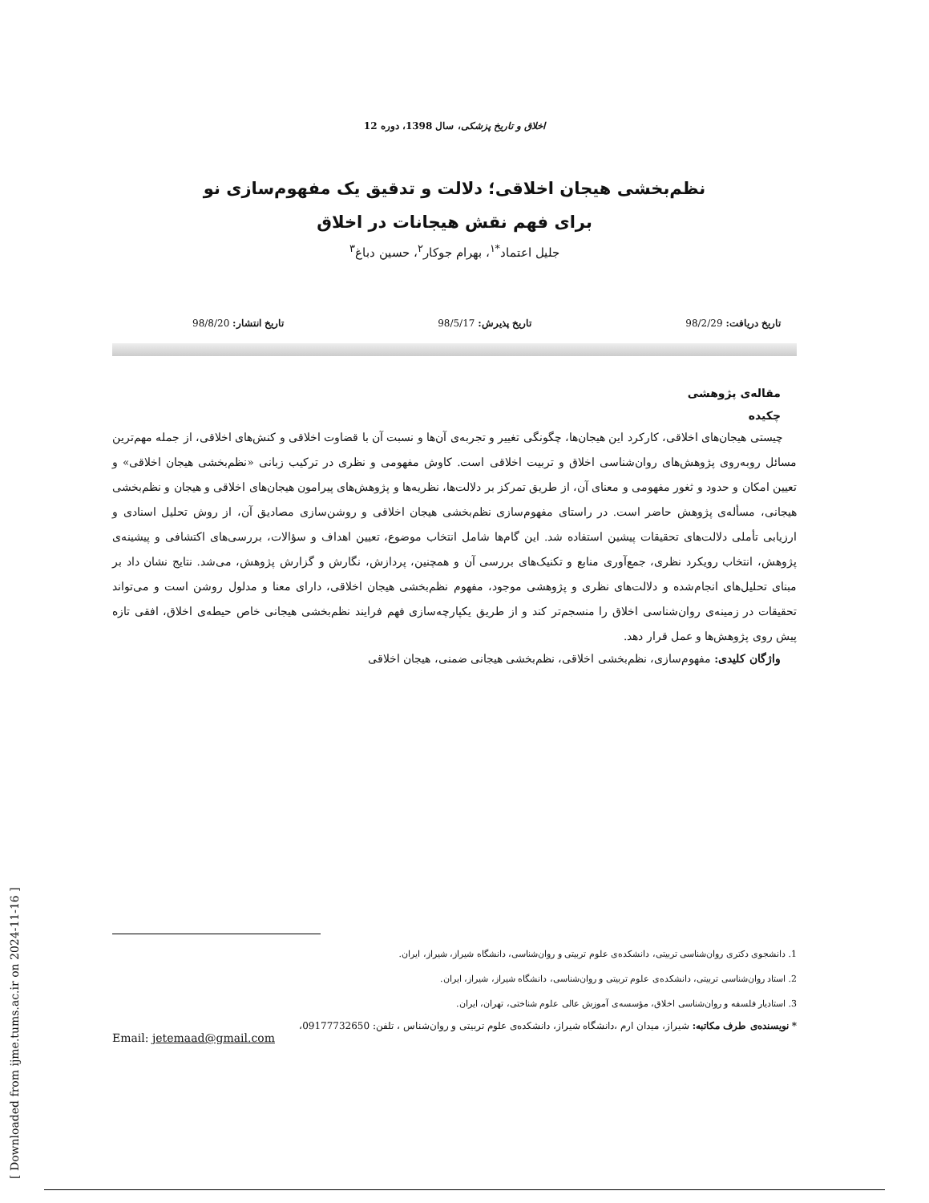اخلاق و تاریخ پزشکی، سال 1398، دوره 12
نظم‌بخشی هیجان اخلاقی؛ دلالت و تدقیق یک مفهوم‌سازی نو
برای فهم نقش هیجانات در اخلاق
جلیل اعتماد<sup>*۱</sup>، بهرام جوکار<sup>۲</sup>، حسین دباغ<sup>۳</sup>
تاریخ دریافت: 98/2/29 تاریخ پذیرش: 98/5/17 تاریخ انتشار: 98/8/20
مقاله‌ی پژوهشی
چکیده
چیستی هیجان‌های اخلاقی، کارکرد این هیجان‌ها، چگونگی تغییر و تجربه‌ی آن‌ها و نسبت آن با قضاوت اخلاقی و کنش‌های اخلاقی، از جمله مهم‌ترین مسائل روبه‌روی پژوهش‌های روان‌شناسی اخلاق و تربیت اخلاقی است. کاوش مفهومی و نظری در ترکیب زبانی «نظم‌بخشی هیجان اخلاقی» و تعیین امکان و حدود و ثغور مفهومی و معنای آن، از طریق تمرکز بر دلالت‌ها، نظریه‌ها و پژوهش‌های پیرامون هیجان‌های اخلاقی و هیجان و نظم‌بخشی هیجانی، مسأله‌ی پژوهش حاضر است. در راستای مفهوم‌سازی نظم‌بخشی هیجان اخلاقی و روشن‌سازی مصادیق آن، از روش تحلیل اسنادی و ارزیابی تأملی دلالت‌های تحقیقات پیشین استفاده شد. این گام‌ها شامل انتخاب موضوع، تعیین اهداف و سؤالات، بررسی‌های اکتشافی و پیشینه‌ی پژوهش، انتخاب رویکرد نظری، جمع‌آوری منابع و تکنیک‌های بررسی آن و همچنین، پردازش، نگارش و گزارش پژوهش، می‌شد. نتایج نشان داد بر مبنای تحلیل‌های انجام‌شده و دلالت‌های نظری و پژوهشی موجود، مفهوم نظم‌بخشی هیجان اخلاقی، دارای معنا و مدلول روشن است و می‌تواند تحقیقات در زمینه‌ی روان‌شناسی اخلاق را منسجم‌تر کند و از طریق یکپارچه‌سازی فهم فرایند نظم‌بخشی هیجانی خاص حیطه‌ی اخلاق، افقی تازه پیش روی پژوهش‌ها و عمل قرار دهد.
واژگان کلیدی: مفهوم‌سازی، نظم‌بخشی اخلاقی، نظم‌بخشی هیجانی ضمنی، هیجان اخلاقی
1. دانشجوی دکتری روان‌شناسی تربیتی، دانشکده‌ی علوم تربیتی و روان‌شناسی، دانشگاه شیراز، شیراز، ایران.
2. استاد روان‌شناسی تربیتی، دانشکده‌ی علوم تربیتی و روان‌شناسی، دانشگاه شیراز، شیراز، ایران.
3. استادیار فلسفه و روان‌شناسی اخلاق، مؤسسه‌ی آموزش عالی علوم شناختی، تهران، ایران.
* نویسنده‌ی طرف مکاتبه: شیراز، میدان ارم ،دانشگاه شیراز، دانشکده‌ی علوم تربیتی و روان‌شناس ، تلفن: 09177732650،
Email: jetemaad@gmail.com
[ Downloaded from ijme.tums.ac.ir on 2024-11-16 ]